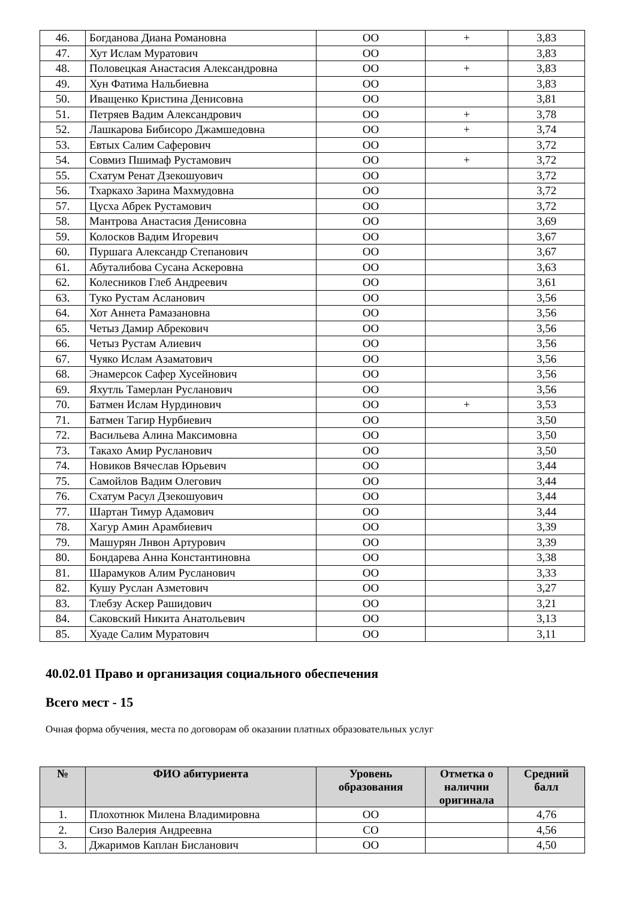| 46. | Богданова Диана Романовна | ОО | + | 3,83 |
| 47. | Хут Ислам Муратович | ОО | | 3,83 |
| 48. | Половецкая Анастасия Александровна | ОО | + | 3,83 |
| 49. | Хун Фатима Нальбиевна | ОО | | 3,83 |
| 50. | Иващенко Кристина Денисовна | ОО | | 3,81 |
| 51. | Петряев Вадим Александрович | ОО | + | 3,78 |
| 52. | Лашкарова Бибисоро Джамшедовна | ОО | + | 3,74 |
| 53. | Евтых Салим Саферович | ОО | | 3,72 |
| 54. | Совмиз Пшимаф Рустамович | ОО | + | 3,72 |
| 55. | Схатум Ренат Дзекошуович | ОО | | 3,72 |
| 56. | Тхаркахо Зарина Махмудовна | ОО | | 3,72 |
| 57. | Цусха Абрек Рустамович | ОО | | 3,72 |
| 58. | Мантрова Анастасия Денисовна | ОО | | 3,69 |
| 59. | Колосков Вадим Игоревич | ОО | | 3,67 |
| 60. | Пуршага Александр Степанович | ОО | | 3,67 |
| 61. | Абуталибова Сусана Аскеровна | ОО | | 3,63 |
| 62. | Колесников Глеб Андреевич | ОО | | 3,61 |
| 63. | Туко Рустам Асланович | ОО | | 3,56 |
| 64. | Хот Аннета Рамазановна | ОО | | 3,56 |
| 65. | Четыз Дамир Абрекович | ОО | | 3,56 |
| 66. | Четыз Рустам Алиевич | ОО | | 3,56 |
| 67. | Чуяко Ислам Азаматович | ОО | | 3,56 |
| 68. | Энамерсок Сафер Хусейнович | ОО | | 3,56 |
| 69. | Яхутль Тамерлан Русланович | ОО | | 3,56 |
| 70. | Батмен Ислам Нурдинович | ОО | + | 3,53 |
| 71. | Батмен Тагир Нурбиевич | ОО | | 3,50 |
| 72. | Васильева Алина Максимовна | ОО | | 3,50 |
| 73. | Такахо Амир Русланович | ОО | | 3,50 |
| 74. | Новиков Вячеслав Юрьевич | ОО | | 3,44 |
| 75. | Самойлов Вадим Олегович | ОО | | 3,44 |
| 76. | Схатум Расул Дзекошуович | ОО | | 3,44 |
| 77. | Шартан Тимур Адамович | ОО | | 3,44 |
| 78. | Хагур Амин Арамбиевич | ОО | | 3,39 |
| 79. | Машурян Лнвон Артурович | ОО | | 3,39 |
| 80. | Бондарева Анна Константиновна | ОО | | 3,38 |
| 81. | Шарамуков Алим Русланович | ОО | | 3,33 |
| 82. | Кушу Руслан Азметович | ОО | | 3,27 |
| 83. | Тлебзу Аскер Рашидович | ОО | | 3,21 |
| 84. | Саковский Никита Анатольевич | ОО | | 3,13 |
| 85. | Хуаде Салим Муратович | ОО | | 3,11 |
40.02.01 Право и организация социального обеспечения
Всего мест - 15
Очная форма обучения, места по договорам об оказании платных образовательных услуг
| № | ФИО абитуриента | Уровень образования | Отметка о наличии оригинала | Средний балл |
| --- | --- | --- | --- | --- |
| 1. | Плохотнюк Милена Владимировна | ОО | | 4,76 |
| 2. | Сизо Валерия Андреевна | СО | | 4,56 |
| 3. | Джаримов Каплан Бисланович | ОО | | 4,50 |